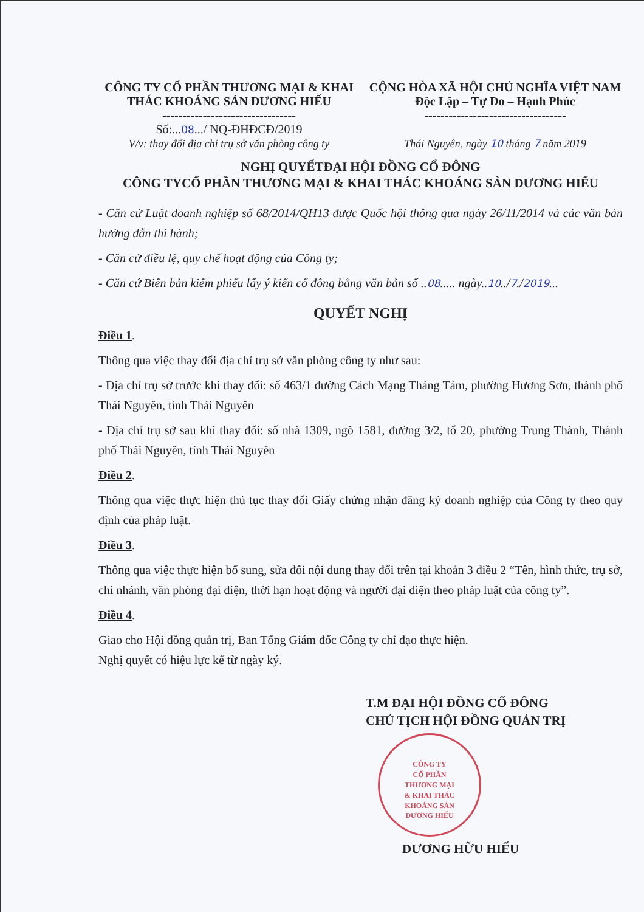CÔNG TY CỔ PHẦN THƯƠNG MẠI & KHAI THÁC KHOÁNG SẢN DƯƠNG HIẾU
---------------------------------
Số:...08.../ NQ-ĐHĐCĐ/2019
V/v: thay đổi địa chỉ trụ sở văn phòng công ty
CỘNG HÒA XÃ HỘI CHỦ NGHĨA VIỆT NAM
Độc Lập – Tự Do – Hạnh Phúc
-----------------------------------
Thái Nguyên, ngày 10 tháng 7 năm 2019
NGHỊ QUYẾTĐẠI HỘI ĐỒNG CỔ ĐÔNG
CÔNG TYCỔ PHẦN THƯƠNG MẠI & KHAI THÁC KHOÁNG SẢN DƯƠNG HIẾU
- Căn cứ Luật doanh nghiệp số 68/2014/QH13 được Quốc hội thông qua ngày 26/11/2014 và các văn bản hướng dẫn thi hành;
- Căn cứ điều lệ, quy chế hoạt động của Công ty;
- Căn cứ Biên bản kiểm phiếu lấy ý kiến cổ đông bằng văn bản số ..08..... ngày..10../7./2019...
QUYẾT NGHỊ
Điều 1.
Thông qua việc thay đổi địa chỉ trụ sở văn phòng công ty như sau:
- Địa chỉ trụ sở trước khi thay đổi: số 463/1 đường Cách Mạng Tháng Tám, phường Hương Sơn, thành phố Thái Nguyên, tỉnh Thái Nguyên
- Địa chỉ trụ sở sau khi thay đổi: số nhà 1309, ngõ 1581, đường 3/2, tổ 20, phường Trung Thành, Thành phố Thái Nguyên, tỉnh Thái Nguyên
Điều 2.
Thông qua việc thực hiện thủ tục thay đổi Giấy chứng nhận đăng ký doanh nghiệp của Công ty theo quy định của pháp luật.
Điều 3.
Thông qua việc thực hiện bổ sung, sửa đổi nội dung thay đổi trên tại khoản 3 điều 2 “Tên, hình thức, trụ sở, chi nhánh, văn phòng đại diện, thời hạn hoạt động và người đại diện theo pháp luật của công ty”.
Điều 4.
Giao cho Hội đồng quản trị, Ban Tổng Giám đốc Công ty chỉ đạo thực hiện.
Nghị quyết có hiệu lực kể từ ngày ký.
T.M ĐẠI HỘI ĐỒNG CỔ ĐÔNG
CHỦ TỊCH HỘI ĐỒNG QUẢN TRỊ
CÔNG TY
CỔ PHẦN
THƯƠNG MẠI
& KHAI THÁC
KHOÁNG SẢN
DƯƠNG HIẾU
DƯƠNG HỮU HIẾU